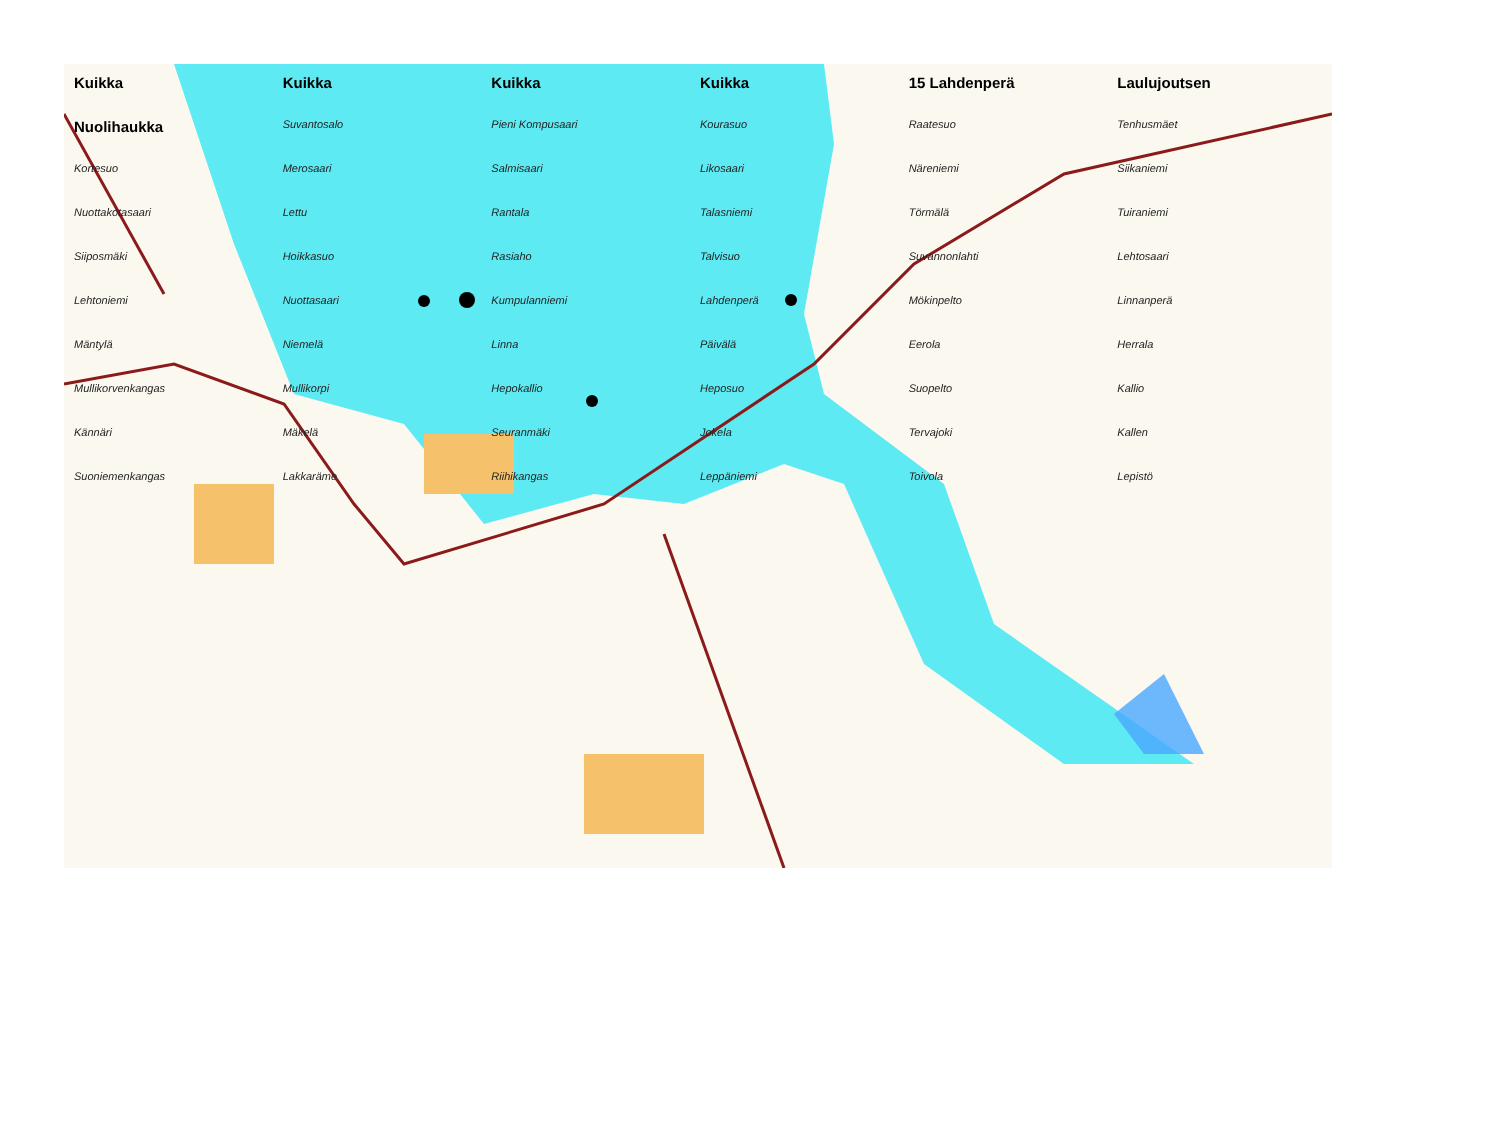Kuikka Kuikka Kuikka Kuikka 15 Lahdenperä Laulujoutsen Nuolihaukka Suvantosalo Pieni Kompusaari Kourasuo Raatesuo Tenhusmäet Kortesuo Merosaari Salmisaari Likosaari Näreniemi Siikaniemi Nuottakotasaari Lettu Rantala Talasniemi Törmälä Tuiraniemi Siiposmäki Hoikkasuo Rasiaho Talvisuo Suvannonlahti Lehtosaari Lehtoniemi Nuottasaari Kumpulanniemi Lahdenperä Mökinpelto Linnanperä Mäntylä Niemelä Linna Päivälä Eerola Herrala Mullikorvenkangas Mullikorpi Hepokallio Heposuo Suopelto Kallio Kännäri Mäkelä Seuranmäki Jokela Tervajoki Kallen Suoniemenkangas Lakkaräme Riihikangas Leppäniemi Toivola Lepistö